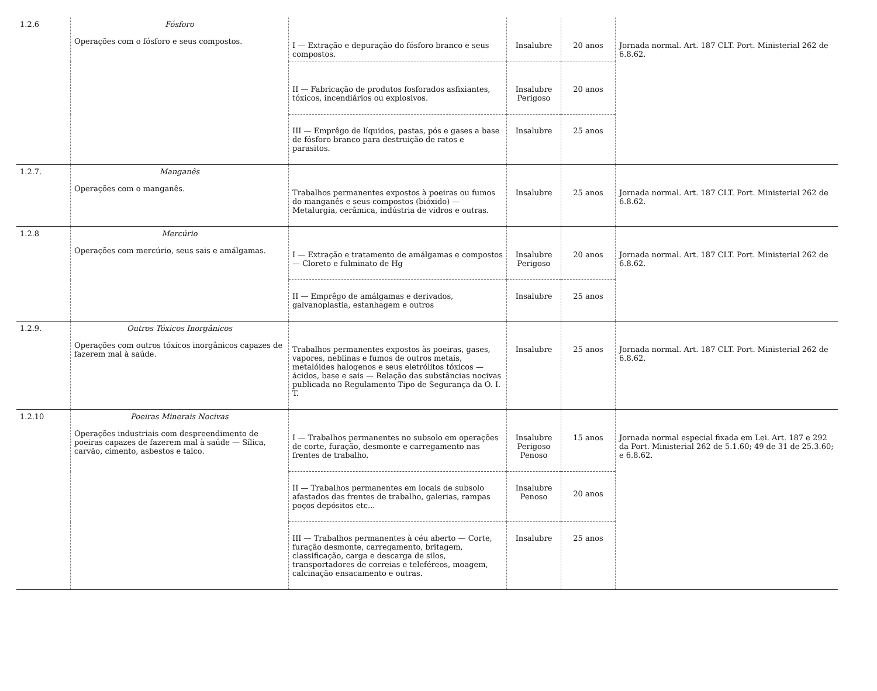| 1.2.6 | Fósforo Operações com o fósforo e seus compostos. | I — Extração e depuração do fósforo branco e seus compostos. | Insalubre | 20 anos | Jornada normal. Art. 187 CLT. Port. Ministerial 262 de 6.8.62. |
| | | II — Fabricação de produtos fosforados asfixiantes, tóxicos, incendiários ou explosivos. | Insalubre Perigoso | 20 anos | |
| | | III — Emprêgo de líquidos, pastas, pós e gases a base de fósforo branco para destruição de ratos e parasitos. | Insalubre | 25 anos | |
| 1.2.7. | Manganês Operações com o manganês. | Trabalhos permanentes expostos à poeiras ou fumos do manganês e seus compostos (bióxido) — Metalurgia, cerâmica, indústria de vidros e outras. | Insalubre | 25 anos | Jornada normal. Art. 187 CLT. Port. Ministerial 262 de 6.8.62. |
| 1.2.8 | Mercúrio Operações com mercúrio, seus sais e amálgamas. | I — Extração e tratamento de amálgamas e compostos — Cloreto e fulminato de Hg | Insalubre Perigoso | 20 anos | Jornada normal. Art. 187 CLT. Port. Ministerial 262 de 6.8.62. |
| | | II — Emprêgo de amálgamas e derivados, galvanoplastia, estanhagem e outros | Insalubre | 25 anos | |
| 1.2.9. | Outros Tóxicos Inorgânicos Operações com outros tóxicos inorgânicos capazes de fazerem mal à saúde. | Trabalhos permanentes expostos às poeiras, gases, vapores, neblinas e fumos de outros metais, metalóides halogenos e seus eletrólitos tóxicos — ácidos, base e sais — Relação das substâncias nocivas publicada no Regulamento Tipo de Segurança da O. I. T. | Insalubre | 25 anos | Jornada normal. Art. 187 CLT. Port. Ministerial 262 de 6.8.62. |
| 1.2.10 | Poeiras Minerais Nocivas Operações industriais com despreendimento de poeiras capazes de fazerem mal à saúde — Sílica, carvão, cimento, asbestos e talco. | I — Trabalhos permanentes no subsolo em operações de corte, furação, desmonte e carregamento nas frentes de trabalho. | Insalubre Perigoso Penoso | 15 anos | Jornada normal especial fixada em Lei. Art. 187 e 292 da Port. Ministerial 262 de 5.1.60; 49 de 31 de 25.3.60; e 6.8.62. |
| | | II — Trabalhos permanentes em locais de subsolo afastados das frentes de trabalho, galerias, rampas poços depósitos etc... | Insalubre Penoso | 20 anos | |
| | | III — Trabalhos permanentes à céu aberto — Corte, furação desmonte, carregamento, britagem, classificação, carga e descarga de silos, transportadores de correias e teleféreos, moagem, calcinação ensacamento e outras. | Insalubre | 25 anos | |